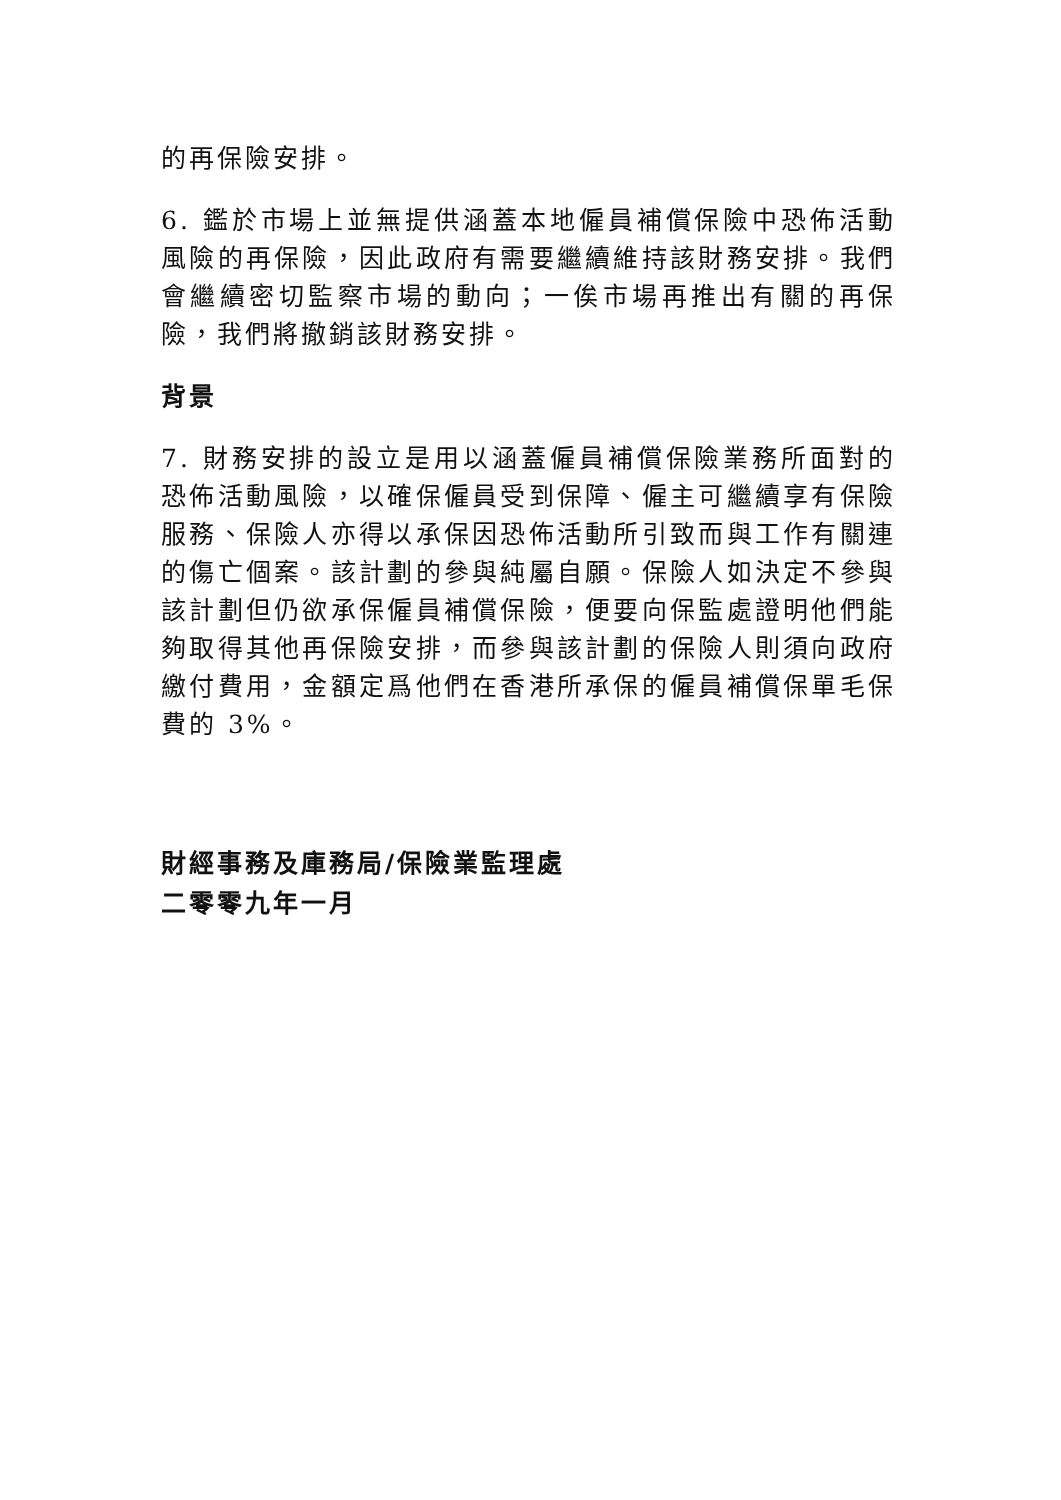的再保險安排。
6. 鑑於市場上並無提供涵蓋本地僱員補償保險中恐佈活動風險的再保險，因此政府有需要繼續維持該財務安排。我們會繼續密切監察市場的動向；一俟市場再推出有關的再保險，我們將撤銷該財務安排。
背景
7. 財務安排的設立是用以涵蓋僱員補償保險業務所面對的恐佈活動風險，以確保僱員受到保障、僱主可繼續享有保險服務、保險人亦得以承保因恐佈活動所引致而與工作有關連的傷亡個案。該計劃的參與純屬自願。保險人如決定不參與該計劃但仍欲承保僱員補償保險，便要向保監處證明他們能夠取得其他再保險安排，而參與該計劃的保險人則須向政府繳付費用，金額定爲他們在香港所承保的僱員補償保單毛保費的 3%。
財經事務及庫務局/保險業監理處
二零零九年一月